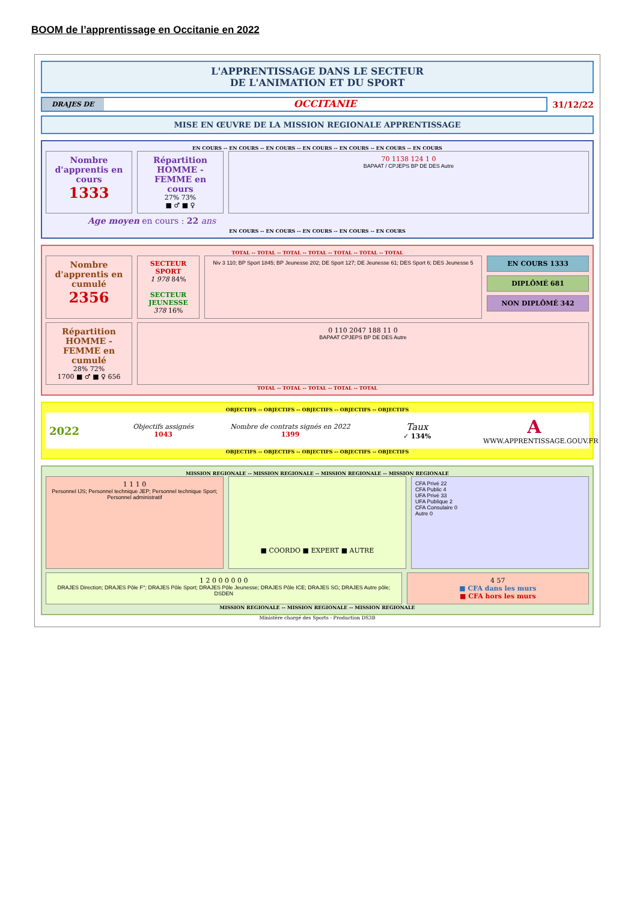BOOM de l’apprentissage en Occitanie en 2022
L'APPRENTISSAGE DANS LE SECTEUR
DE L'ANIMATION ET DU SPORT
DRAJES DE OCCITANIE 31/12/22
MISE EN ŒUVRE DE LA MISSION REGIONALE APPRENTISSAGE
EN COURS -- EN COURS -- EN COURS -- EN COURS -- EN COURS -- EN COURS -- EN COURS
Nombre d'apprentis en cours
1333
Répartition HOMME - FEMME en cours
27% 73%
■ ♂ ■ ♀
70 1138 124 1 0
BAPAAT / CPJEPS BP DE DES Autre
Age moyen en cours : 22 ans
EN COURS -- EN COURS -- EN COURS -- EN COURS -- EN COURS
TOTAL -- TOTAL -- TOTAL -- TOTAL -- TOTAL -- TOTAL -- TOTAL
Nombre d'apprentis en cumulé
2356
SECTEUR SPORT
1 978 84%
SECTEUR JEUNESSE
378 16%
Niv 3 110; BP Sport 1845; BP Jeunesse 202; DE Sport 127; DE Jeunesse 61; DES Sport 6; DES Jeunesse 5
EN COURS 1333
DIPLÔMÉ 681
NON DIPLÔMÉ 342
Répartition HOMME - FEMME en cumulé
28% 72%
1700 ■ ♂ ■ ♀ 656
0 110 2047 188 11 0
BAPAAT CPJEPS BP DE DES Autre
TOTAL -- TOTAL -- TOTAL -- TOTAL -- TOTAL
OBJECTIFS -- OBJECTIFS -- OBJECTIFS -- OBJECTIFS -- OBJECTIFS
2022
Objectifs assignés
1043
Nombre de contrats signés en 2022
1399
Taux
✓ 134%
A
WWW.APPRENTISSAGE.GOUV.FR
OBJECTIFS -- OBJECTIFS -- OBJECTIFS -- OBJECTIFS -- OBJECTIFS
MISSION REGIONALE -- MISSION REGIONALE -- MISSION REGIONALE -- MISSION REGIONALE
1 1 1 0
Personnel IJS; Personnel technique JEP; Personnel technique Sport; Personnel administratif
■ COORDO ■ EXPERT ■ AUTRE
CFA Privé 22
CFA Public 4
UFA Privé 33
UFA Publique 2
CFA Consulaire 0
Autre 0
1 2 0 0 0 0 0 0
DRAJES Direction; DRAJES Pôle F°; DRAJES Pôle Sport; DRAJES Pôle Jeunesse; DRAJES Pôle ICE; DRAJES SG; DRAJES Autre pôle; DSDEN
4 57
■ CFA dans les murs
■ CFA hors les murs
MISSION REGIONALE -- MISSION REGIONALE -- MISSION REGIONALE
Ministère chargé des Sports - Production DS3B